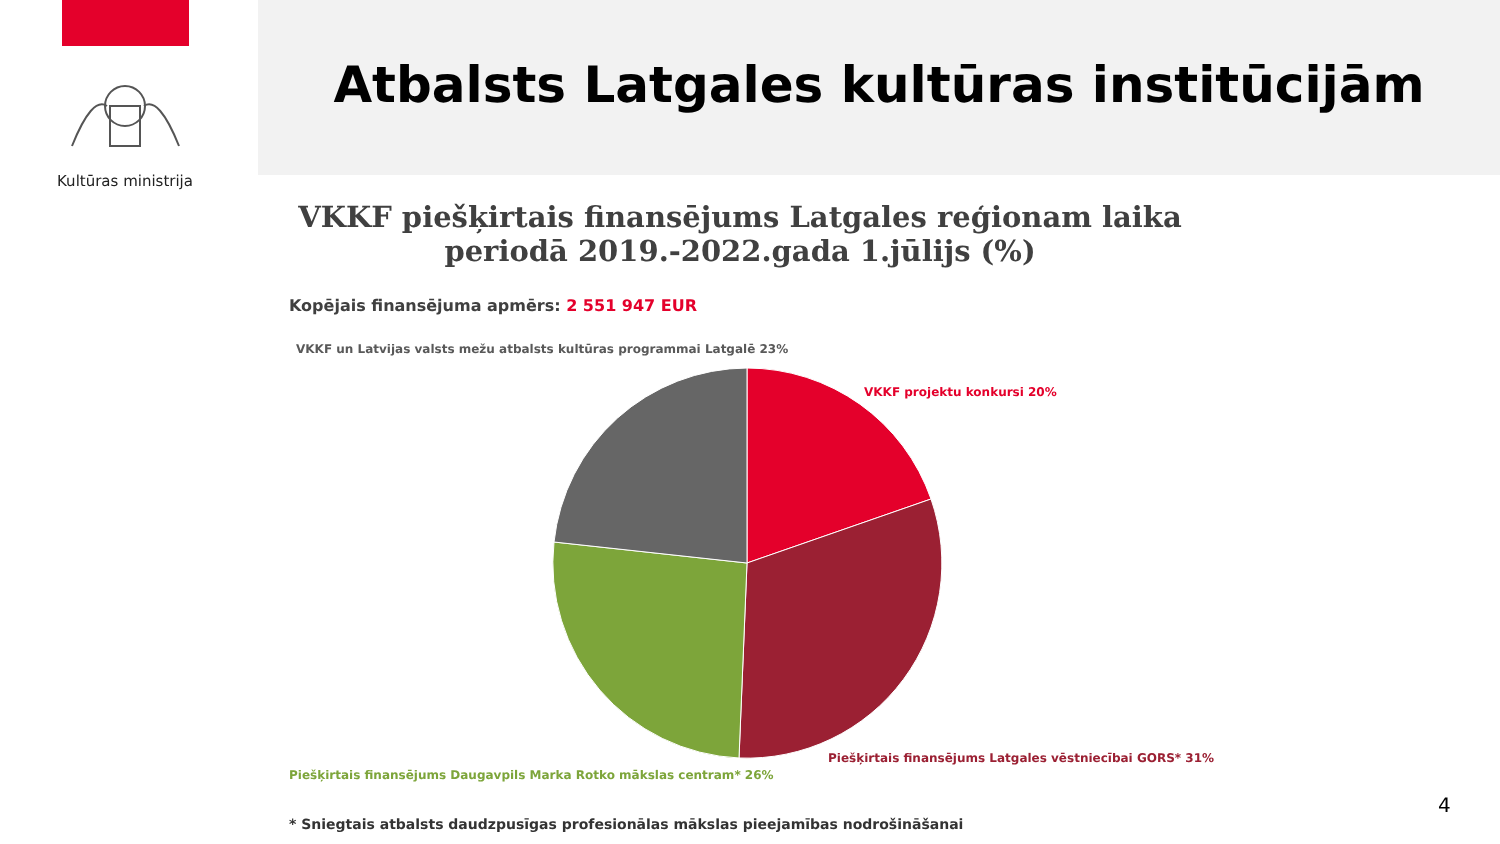Kultūras ministrija Atbalsts Latgales kultūras institūcijām
VKKF piešķirtais finansējums Latgales reģionam laika periodā 2019.-2022.gada 1.jūlijs (%)
Kopējais finansējuma apmērs: 2 551 947 EUR
VKKF un Latvijas valsts mežu atbalsts kultūras programmai Latgalē 23%
VKKF projektu konkursi 20%
Piešķirtais finansējums Latgales vēstniecībai GORS* 31%
Piešķirtais finansējums Daugavpils Marka Rotko mākslas centram* 26%
* Sniegtais atbalsts daudzpusīgas profesionālas mākslas pieejamības nodrošināšanai
4